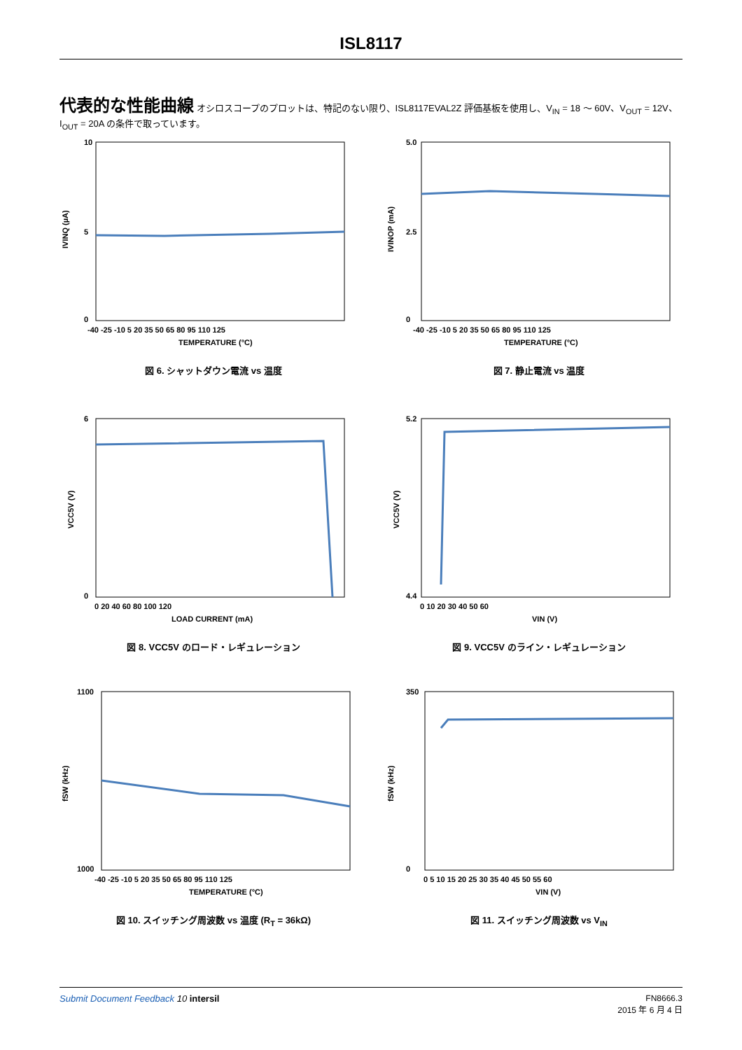ISL8117
代表的な性能曲線 オシロスコープのプロットは、特記のない限り、ISL8117EVAL2Z 評価基板を使用し、V<sub>IN</sub> = 18 ～ 60V、V<sub>OUT</sub> = 12V、I<sub>OUT</sub> = 20A の条件で取っています。
10
5
0
-40 -25 -10 5 20 35 50 65 80 95 110 125
TEMPERATURE (°C)
IVINQ (µA)
図 6. シャットダウン電流 vs 温度
5.0
2.5
0
-40 -25 -10 5 20 35 50 65 80 95 110 125
TEMPERATURE (°C)
IVINOP (mA)
図 7. 静止電流 vs 温度
6
0
0 20 40 60 80 100 120
LOAD CURRENT (mA)
VCC5V (V)
図 8. VCC5V のロード・レギュレーション
5.2
4.4
0 10 20 30 40 50 60
VIN (V)
VCC5V (V)
図 9. VCC5V のライン・レギュレーション
1100
1000
-40 -25 -10 5 20 35 50 65 80 95 110 125
TEMPERATURE (°C)
fSW (kHz)
図 10. スイッチング周波数 vs 温度 (R<sub>T</sub> = 36kΩ)
350
0
0 5 10 15 20 25 30 35 40 45 50 55 60
VIN (V)
fSW (kHz)
図 11. スイッチング周波数 vs V<sub>IN</sub>
Submit Document Feedback 10 intersil
FN8666.3
2015 年 6 月 4 日